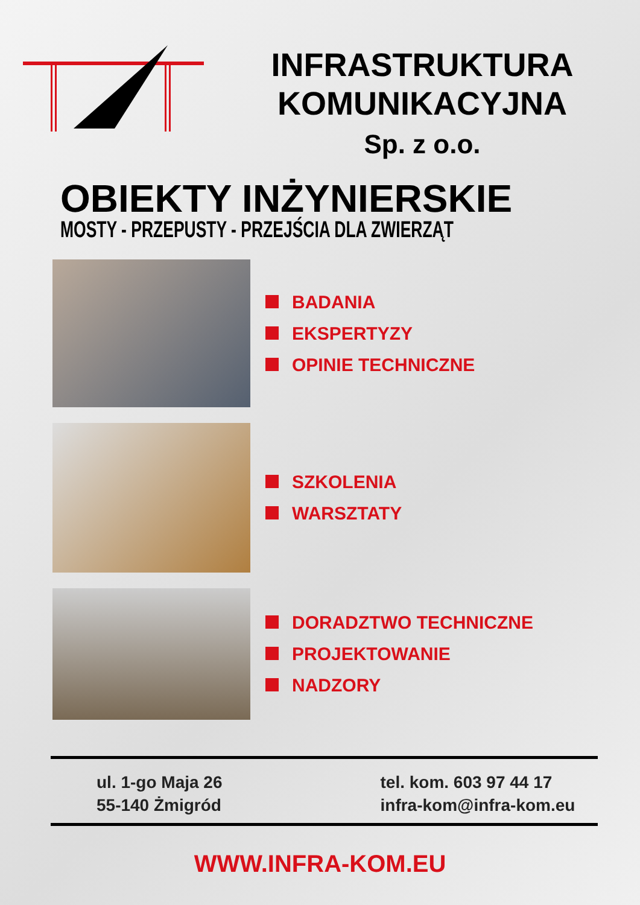INFRASTRUKTURA
KOMUNIKACYJNA
Sp. z o.o.
OBIEKTY INŻYNIERSKIE
MOSTY - PRZEPUSTY - PRZEJŚCIA DLA ZWIERZĄT
BADANIA
EKSPERTYZY
OPINIE TECHNICZNE
SZKOLENIA
WARSZTATY
DORADZTWO TECHNICZNE
PROJEKTOWANIE
NADZORY
ul. 1-go Maja 26
55-140 Żmigród
tel. kom. 603 97 44 17
infra-kom@infra-kom.eu
WWW.INFRA-KOM.EU